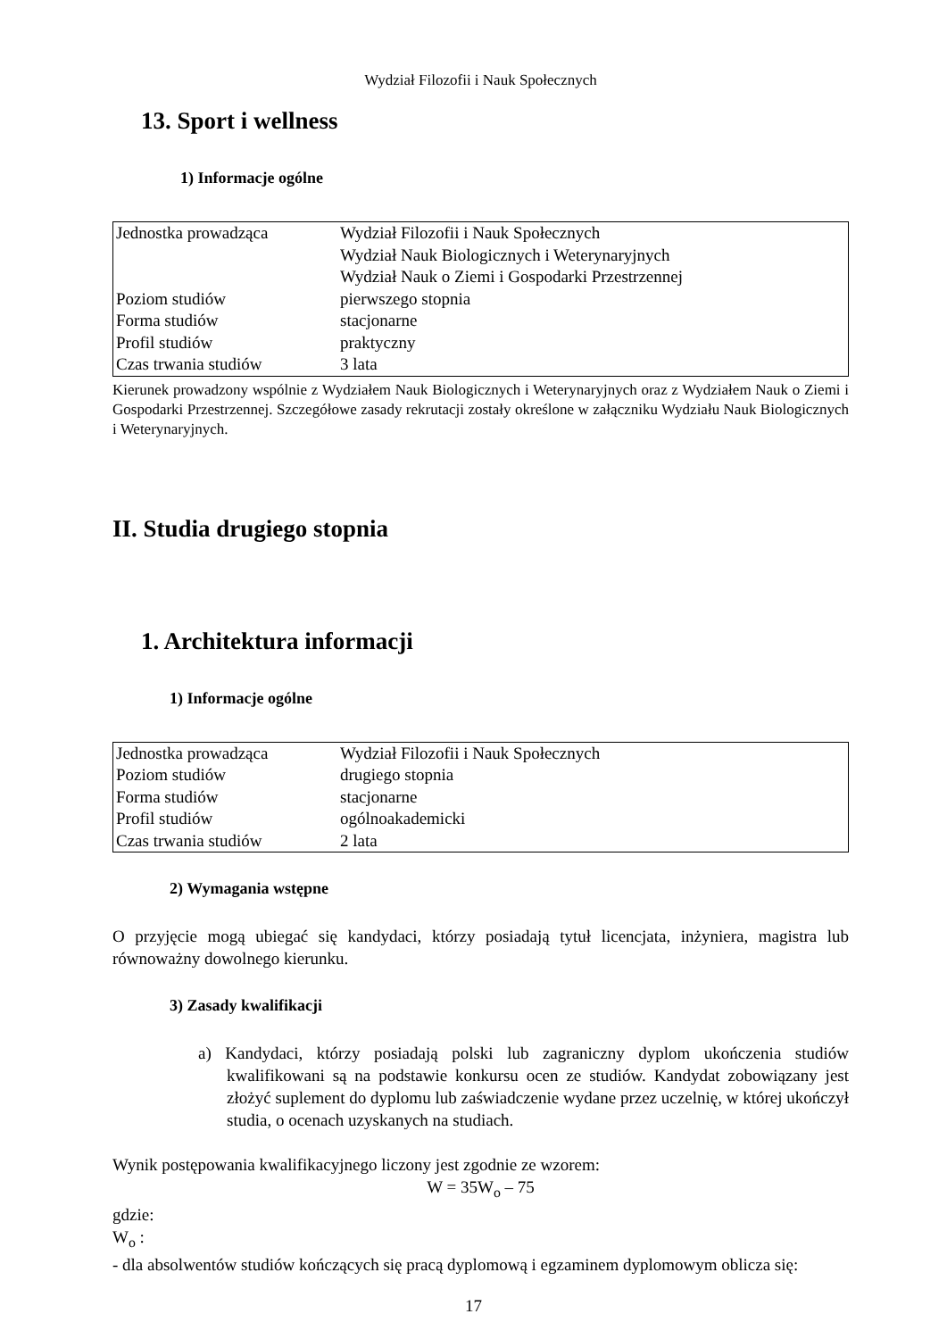Wydział Filozofii i Nauk Społecznych
13. Sport i wellness
1) Informacje ogólne
| Jednostka prowadząca | Wydział Filozofii i Nauk Społecznych Wydział Nauk Biologicznych i Weterynaryjnych Wydział Nauk o Ziemi i Gospodarki Przestrzennej |
| Poziom studiów | pierwszego stopnia |
| Forma studiów | stacjonarne |
| Profil studiów | praktyczny |
| Czas trwania studiów | 3 lata |
Kierunek prowadzony wspólnie z Wydziałem Nauk Biologicznych i Weterynaryjnych oraz z Wydziałem Nauk o Ziemi i Gospodarki Przestrzennej. Szczegółowe zasady rekrutacji zostały określone w załączniku Wydziału Nauk Biologicznych i Weterynaryjnych.
II. Studia drugiego stopnia
1. Architektura informacji
1) Informacje ogólne
| Jednostka prowadząca | Wydział Filozofii i Nauk Społecznych |
| Poziom studiów | drugiego stopnia |
| Forma studiów | stacjonarne |
| Profil studiów | ogólnoakademicki |
| Czas trwania studiów | 2 lata |
2) Wymagania wstępne
O przyjęcie mogą ubiegać się kandydaci, którzy posiadają tytuł licencjata, inżyniera, magistra lub równoważny dowolnego kierunku.
3) Zasady kwalifikacji
a) Kandydaci, którzy posiadają polski lub zagraniczny dyplom ukończenia studiów kwalifikowani są na podstawie konkursu ocen ze studiów. Kandydat zobowiązany jest złożyć suplement do dyplomu lub zaświadczenie wydane przez uczelnię, w której ukończył studia, o ocenach uzyskanych na studiach.
Wynik postępowania kwalifikacyjnego liczony jest zgodnie ze wzorem:
W = 35W<sub>o</sub> – 75
gdzie:
W<sub>o</sub> :
- dla absolwentów studiów kończących się pracą dyplomową i egzaminem dyplomowym oblicza się:
17